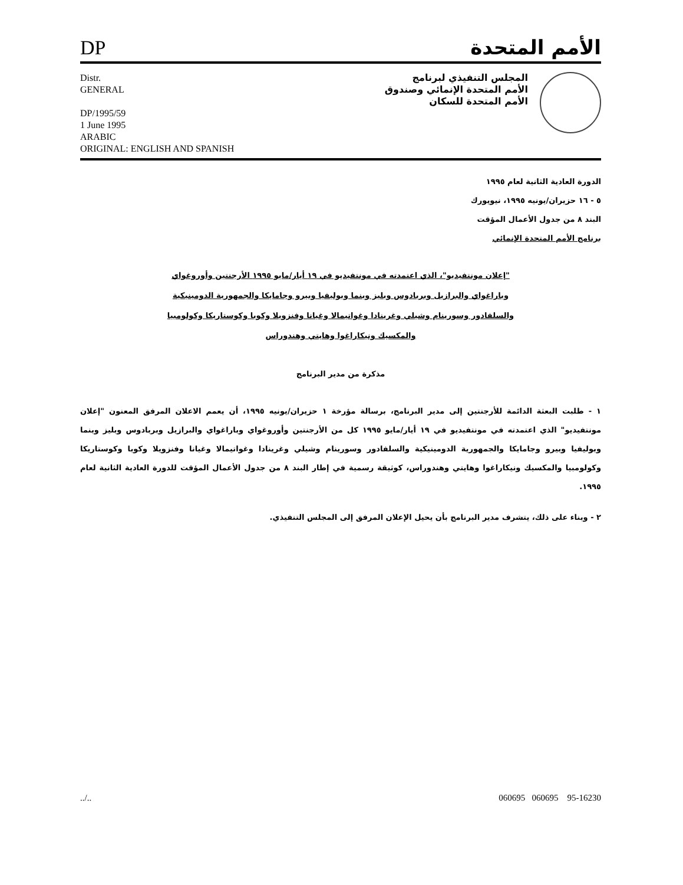DP
الأمم المتحدة
Distr.
GENERAL
DP/1995/59
1 June 1995
ARABIC
ORIGINAL: ENGLISH AND SPANISH
المجلس التنفيذي لبرنامج
الأمم المتحدة الإنمائي وصندوق
الأمم المتحدة للسكان
الدورة العادية الثانية لعام ١٩٩٥
٥ - ١٦ حزيران/يونيه ١٩٩٥، نيويورك
البند ٨ من جدول الأعمال المؤقت
برنامج الأمم المتحدة الإنمائي
"إعلان مونتفيديو"، الذي اعتمدته في مونتفيديو في ١٩ أيار/مايو ١٩٩٥ الأرجنتين وأوروغواي وباراغواي والبرازيل وبربادوس وبليز وبنما وبوليفيا وبيرو وجامايكا والجمهورية الدومينيكية والسلفادور وسورينام وشيلي وغرينادا وغواتيمالا وغيانا وفنزويلا وكوبا وكوستاريكا وكولومبيا والمكسيك ونيكاراغوا وهايتي وهندوراس
مذكرة من مدير البرنامج
١ - طلبت البعثة الدائمة للأرجنتين إلى مدير البرنامج، برسالة مؤرخة ١ حزيران/يونيه ١٩٩٥، أن يعمم الاعلان المرفق المعنون "إعلان مونتفيديو" الذي اعتمدته في مونتفيديو في ١٩ أيار/مايو ١٩٩٥ كل من الأرجنتين وأوروغواي وباراغواي والبرازيل وبربادوس وبليز وبنما وبوليفيا وبيرو وجامايكا والجمهورية الدومينيكية والسلفادور وسورينام وشيلي وغرينادا وغواتيمالا وغيانا وفنزويلا وكوبا وكوستاريكا وكولومبيا والمكسيك ونيكاراغوا وهايتي وهندوراس، كوثيقة رسمية في إطار البند ٨ من جدول الأعمال المؤقت للدورة العادية الثانية لعام ١٩٩٥.
٢ - وبناء على ذلك، يتشرف مدير البرنامج بأن يحيل الإعلان المرفق إلى المجلس التنفيذي.
../.. 060695 060695 95-16230